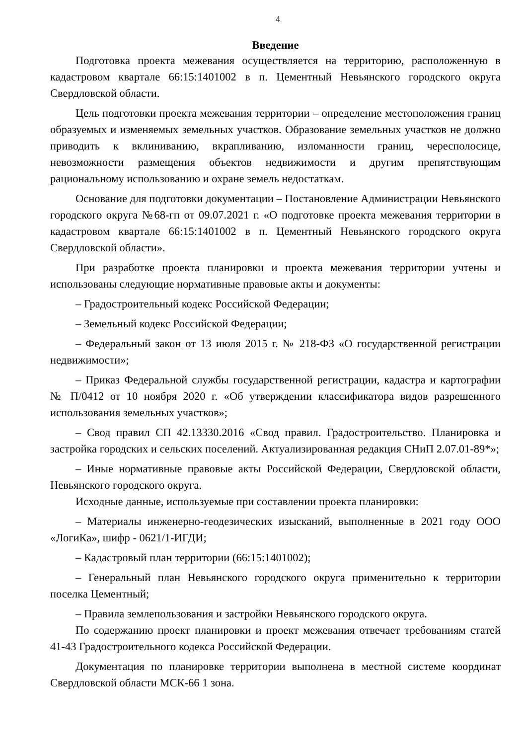4
Введение
Подготовка проекта межевания осуществляется на территорию, расположенную в кадастровом квартале 66:15:1401002 в п. Цементный Невьянского городского округа Свердловской области.
Цель подготовки проекта межевания территории – определение местоположения границ образуемых и изменяемых земельных участков. Образование земельных участков не должно приводить к вклиниванию, вкрапливанию, изломанности границ, чересполосице, невозможности размещения объектов недвижимости и другим препятствующим рациональному использованию и охране земель недостаткам.
Основание для подготовки документации – Постановление Администрации Невьянского городского округа №68-гп от 09.07.2021 г. «О подготовке проекта межевания территории в кадастровом квартале 66:15:1401002 в п. Цементный Невьянского городского округа Свердловской области».
При разработке проекта планировки и проекта межевания территории учтены и использованы следующие нормативные правовые акты и документы:
– Градостроительный кодекс Российской Федерации;
– Земельный кодекс Российской Федерации;
– Федеральный закон от 13 июля 2015 г. № 218-ФЗ «О государственной регистрации недвижимости»;
– Приказ Федеральной службы государственной регистрации, кадастра и картографии № П/0412 от 10 ноября 2020 г. «Об утверждении классификатора видов разрешенного использования земельных участков»;
– Свод правил СП 42.13330.2016 «Свод правил. Градостроительство. Планировка и застройка городских и сельских поселений. Актуализированная редакция СНиП 2.07.01-89*»;
– Иные нормативные правовые акты Российской Федерации, Свердловской области, Невьянского городского округа.
Исходные данные, используемые при составлении проекта планировки:
– Материалы инженерно-геодезических изысканий, выполненные в 2021 году ООО «ЛогиКа», шифр - 0621/1-ИГДИ;
– Кадастровый план территории (66:15:1401002);
– Генеральный план Невьянского городского округа применительно к территории поселка Цементный;
– Правила землепользования и застройки Невьянского городского округа.
По содержанию проект планировки и проект межевания отвечает требованиям статей 41-43 Градостроительного кодекса Российской Федерации.
Документация по планировке территории выполнена в местной системе координат Свердловской области МСК-66 1 зона.